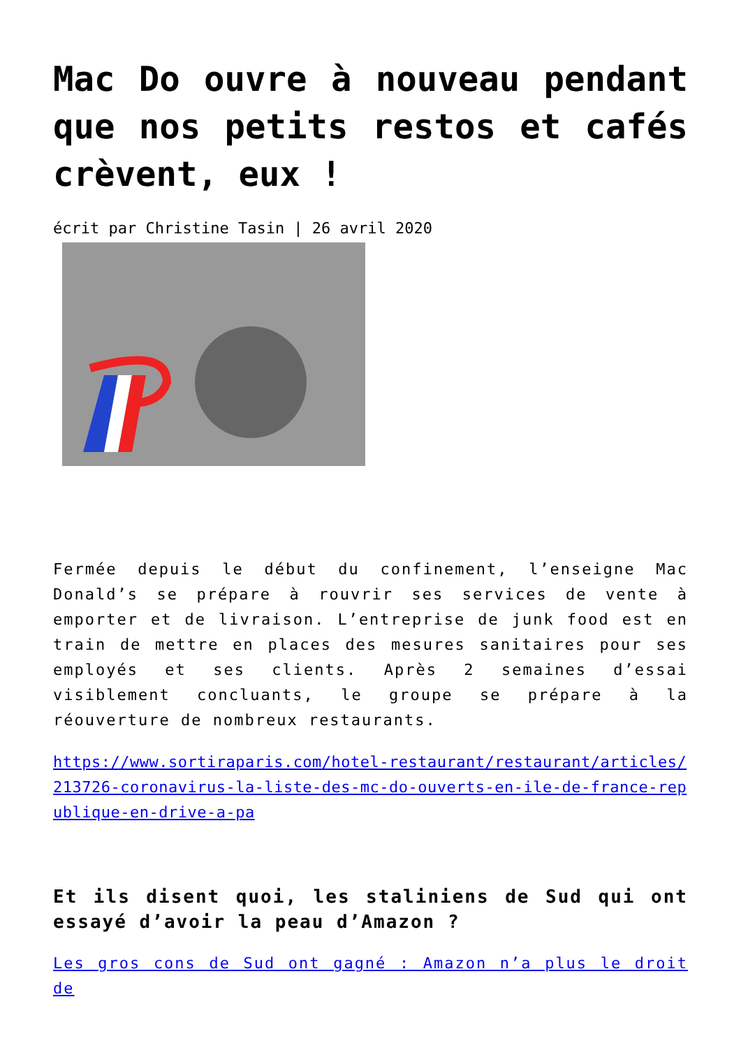Mac Do ouvre à nouveau pendant que nos petits restos et cafés crèvent, eux !
écrit par Christine Tasin | 26 avril 2020
Fermée depuis le début du confinement, l’enseigne Mac Donald’s se prépare à rouvrir ses services de vente à emporter et de livraison. L’entreprise de junk food est en train de mettre en places des mesures sanitaires pour ses employés et ses clients. Après 2 semaines d’essai visiblement concluants, le groupe se prépare à la réouverture de nombreux restaurants.
https://www.sortiraparis.com/hotel-restaurant/restaurant/articles/213726-coronavirus-la-liste-des-mc-do-ouverts-en-ile-de-france-republique-en-drive-a-pa
Et ils disent quoi, les staliniens de Sud qui ont essayé d’avoir la peau d’Amazon ?
Les gros cons de Sud ont gagné : Amazon n’a plus le droit de